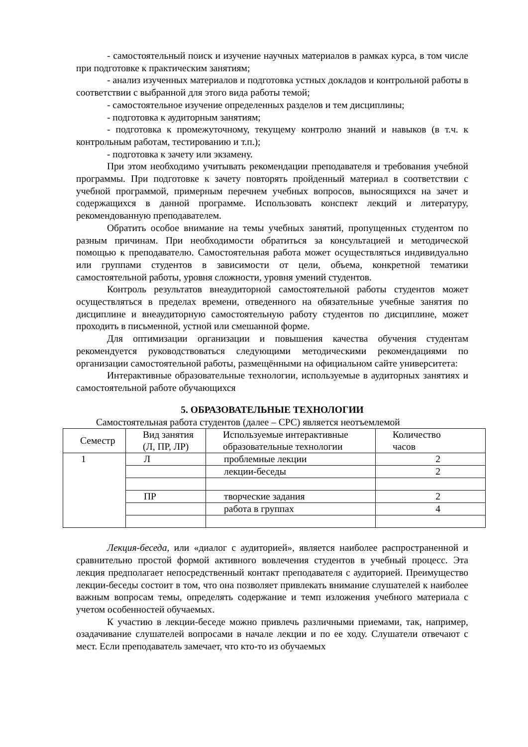- самостоятельный поиск и изучение научных материалов в рамках курса, в том числе при подготовке к практическим занятиям;
- анализ изученных материалов и подготовка устных докладов и контрольной работы в соответствии с выбранной для этого вида работы темой;
- самостоятельное изучение определенных разделов и тем дисциплины;
- подготовка к аудиторным занятиям;
- подготовка к промежуточному, текущему контролю знаний и навыков (в т.ч. к контрольным работам, тестированию и т.п.);
- подготовка к зачету или экзамену.
При этом необходимо учитывать рекомендации преподавателя и требования учебной программы. При подготовке к зачету повторять пройденный материал в соответствии с учебной программой, примерным перечнем учебных вопросов, выносящихся на зачет и содержащихся в данной программе. Использовать конспект лекций и литературу, рекомендованную преподавателем.
Обратить особое внимание на темы учебных занятий, пропущенных студентом по разным причинам. При необходимости обратиться за консультацией и методической помощью к преподавателю. Самостоятельная работа может осуществляться индивидуально или группами студентов в зависимости от цели, объема, конкретной тематики самостоятельной работы, уровня сложности, уровня умений студентов.
Контроль результатов внеаудиторной самостоятельной работы студентов может осуществляться в пределах времени, отведенного на обязательные учебные занятия по дисциплине и внеаудиторную самостоятельную работу студентов по дисциплине, может проходить в письменной, устной или смешанной форме.
Для оптимизации организации и повышения качества обучения студентам рекомендуется руководствоваться следующими методическими рекомендациями по организации самостоятельной работы, размещёнными на официальном сайте университета:
Интерактивные образовательные технологии, используемые в аудиторных занятиях и самостоятельной работе обучающихся
5. ОБРАЗОВАТЕЛЬНЫЕ ТЕХНОЛОГИИ
Самостоятельная работа студентов (далее – СРС) является неотъемлемой
| Семестр | Вид занятия (Л, ПР, ЛР) | Используемые интерактивные образовательные технологии | Количество часов |
| 1 | Л | проблемные лекции | 2 |
| | | лекции-беседы | 2 |
| | ПР | творческие задания | 2 |
| | | работа в группах | 4 |
Лекция-беседа, или «диалог с аудиторией», является наиболее распространенной и сравнительно простой формой активного вовлечения студентов в учебный процесс. Эта лекция предполагает непосредственный контакт преподавателя с аудиторией. Преимущество лекции-беседы состоит в том, что она позволяет привлекать внимание слушателей к наиболее важным вопросам темы, определять содержание и темп изложения учебного материала с учетом особенностей обучаемых.
К участию в лекции-беседе можно привлечь различными приемами, так, например, озадачивание слушателей вопросами в начале лекции и по ее ходу. Слушатели отвечают с мест. Если преподаватель замечает, что кто-то из обучаемых